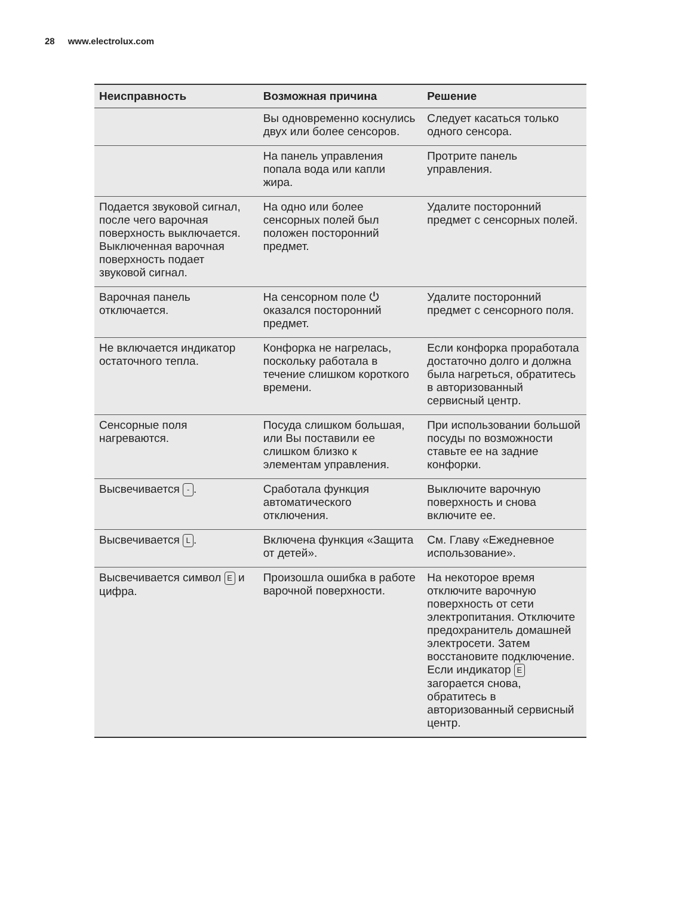28 www.electrolux.com
| Неисправность | Возможная причина | Решение |
| --- | --- | --- |
| | Вы одновременно коснулись двух или более сенсоров. | Следует касаться только одного сенсора. |
| | На панель управления попала вода или капли жира. | Протрите панель управления. |
| Подается звуковой сигнал, после чего варочная поверхность выключается. Выключенная варочная поверхность подает звуковой сигнал. | На одно или более сенсорных полей был положен посторонний предмет. | Удалите посторонний предмет с сенсорных полей. |
| Варочная панель отключается. | На сенсорном поле ⏻ оказался посторонний предмет. | Удалите посторонний предмет с сенсорного поля. |
| Не включается индикатор остаточного тепла. | Конфорка не нагрелась, поскольку работала в течение слишком короткого времени. | Если конфорка проработала достаточно долго и должна была нагреться, обратитесь в авторизованный сервисный центр. |
| Сенсорные поля нагреваются. | Посуда слишком большая, или Вы поставили ее слишком близко к элементам управления. | При использовании большой посуды по возможности ставьте ее на задние конфорки. |
| Высвечивается - . | Сработала функция автоматического отключения. | Выключите варочную поверхность и снова включите ее. |
| Высвечивается L . | Включена функция «Защита от детей». | См. Главу «Ежедневное использование». |
| Высвечивается символ E и цифра. | Произошла ошибка в работе варочной поверхности. | На некоторое время отключите варочную поверхность от сети электропитания. Отключите предохранитель домашней электросети. Затем восстановите подключение. Если индикатор E загорается снова, обратитесь в авторизованный сервисный центр. |